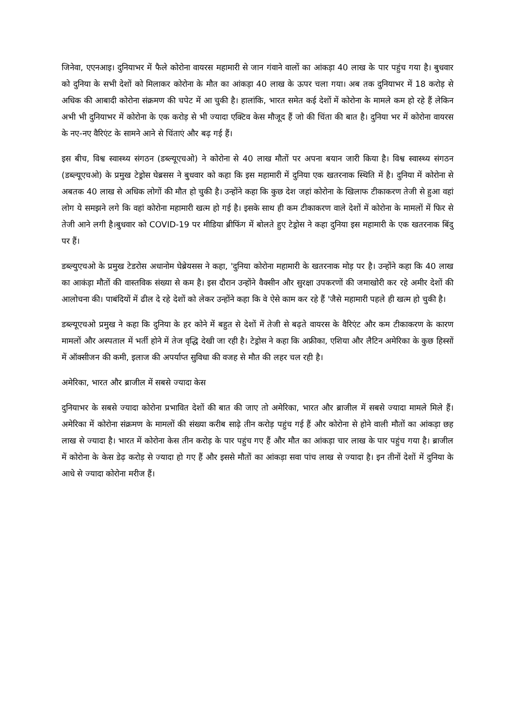जिनेवा, एएनआइ। दुनियाभर में फैले कोरोना वायरस महामारी से जान गंवाने वालों का आंकड़ा 40 लाख के पार पहुंच गया है। बुधवार को दुनिया के सभी देशों को मिलाकर कोरोना के मौत का आंकड़ा 40 लाख के ऊपर चला गया। अब तक दुनियाभर में 18 करोड़ से अधिक की आबादी कोरोना संक्रमण की चपेट में आ चुकी है। हालांकि, भारत समेत कई देशों में कोरोना के मामले कम हो रहे हैं लेकिन अभी भी दुनियाभर में कोरोना के एक करोड़ से भी ज्यादा एक्टिव केस मौजूद हैं जो की चिंता की बात है। दुनिया भर में कोरोना वायरस के नए-नए वैरिएंट के सामने आने से चिंताएं और बढ़ गई हैं।
इस बीच, विश्व स्वास्थ्य संगठन (डब्ल्यूएचओ) ने कोरोना से 40 लाख मौतों पर अपना बयान जारी किया है। विश्व स्वास्थ्य संगठन (डब्ल्यूएचओ) के प्रमुख टेड्रोस घेब्रसस ने बुधवार को कहा कि इस महामारी में दुनिया एक खतरनाक स्थिति में है। दुनिया में कोरोना से अबतक 40 लाख से अधिक लोगों की मौत हो चुकी है। उन्होंने कहा कि कुछ देश जहां कोरोना के खिलाफ टीकाकरण तेजी से हुआ वहां लोग ये समझने लगे कि वहां कोरोना महामारी खत्म हो गई है। इसके साथ ही कम टीकाकरण वाले देशों में कोरोना के मामलों में फिर से तेजी आने लगी है।बुधवार को COVID-19 पर मीडिया ब्रीफिंग में बोलते हुए टेड्रोस ने कहा दुनिया इस महामारी के एक खतरनाक बिंदु पर हैं।
डब्ल्युएचओ के प्रमुख टेडरोस अधानोम घेब्रेयसस ने कहा, 'दुनिया कोरोना महामारी के खतरनाक मोड़ पर है। उन्होंने कहा कि 40 लाख का आकंड़ा मौतों की वास्तविक संख्या से कम है। इस दौरान उन्होंने वैक्सीन और सुरक्षा उपकरणों की जमाखोरी कर रहे अमीर देशों की आलोचना की। पाबंदियों में ढील दे रहे देशों को लेकर उन्होंने कहा कि वे ऐसे काम कर रहे हैं 'जैसे महामारी पहले ही खत्म हो चुकी है।
डब्ल्यूएचओ प्रमुख ने कहा कि दुनिया के हर कोने में बहुत से देशों में तेजी से बढ़ते वायरस के वैरिएंट और कम टीकाकरण के कारण मामलों और अस्पताल में भर्ती होने में तेज वृद्धि देखी जा रही है। टेड्रोस ने कहा कि अफ्रीका, एशिया और लैटिन अमेरिका के कुछ हिस्सों में ऑक्सीजन की कमी, इलाज की अपर्याप्त सुविधा की वजह से मौत की लहर चल रही है।
अमेरिका, भारत और ब्राजील में सबसे ज्यादा केस
दुनियाभर के सबसे ज्यादा कोरोना प्रभावित देशों की बात की जाए तो अमेरिका, भारत और ब्राजील में सबसे ज्यादा मामले मिले हैं। अमेरिका में कोरोना संक्रमण के मामलों की संख्या करीब साढ़े तीन करोड़ पहुंच गई हैं और कोरोना से होने वाली मौतों का आंकड़ा छह लाख से ज्यादा है। भारत में कोरोना केस तीन करोड़ के पार पहुंच गए हैं और मौत का आंकड़ा चार लाख के पार पहुंच गया है। ब्राजील में कोरोना के केस डेढ़ करोड़ से ज्यादा हो गए हैं और इससे मौतों का आंकड़ा सवा पांच लाख से ज्यादा है। इन तीनों देशों में दुनिया के आधे से ज्यादा कोरोना मरीज हैं।